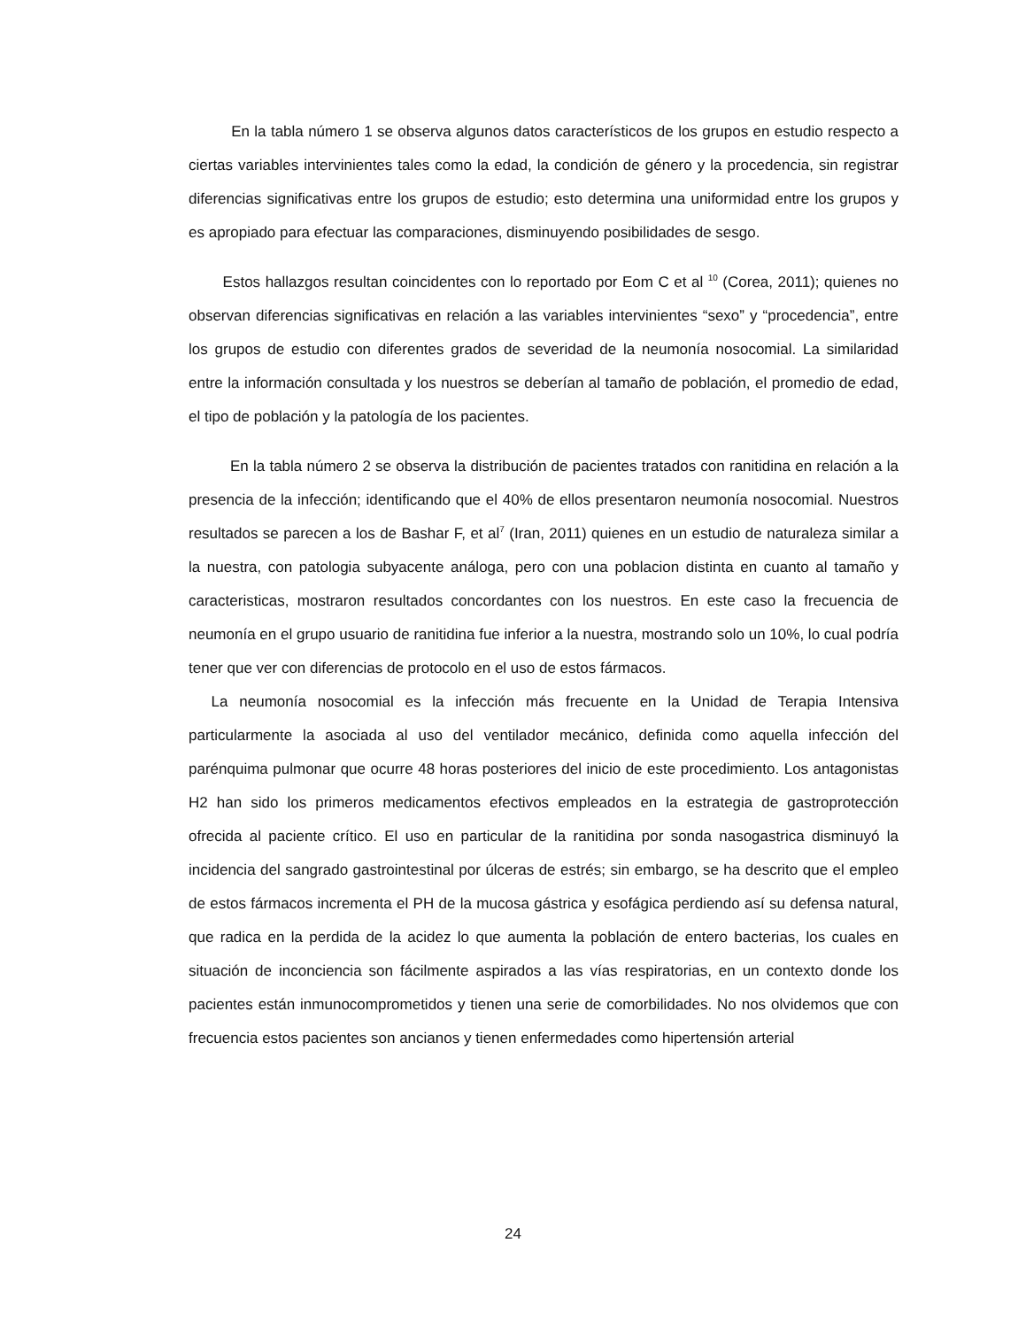En la tabla número 1 se observa algunos datos característicos de los grupos en estudio respecto a ciertas variables intervinientes tales como la edad, la condición de género y la procedencia, sin registrar diferencias significativas entre los grupos de estudio; esto determina una uniformidad entre los grupos y es apropiado para efectuar las comparaciones, disminuyendo posibilidades de sesgo.
Estos hallazgos resultan coincidentes con lo reportado por Eom C et al <sup>10</sup> (Corea, 2011); quienes no observan diferencias significativas en relación a las variables intervinientes “sexo” y “procedencia”, entre los grupos de estudio con diferentes grados de severidad de la neumonía nosocomial. La similaridad entre la información consultada y los nuestros se deberían al tamaño de población, el promedio de edad, el tipo de población y la patología de los pacientes.
En la tabla número 2 se observa la distribución de pacientes tratados con ranitidina en relación a la presencia de la infección; identificando que el 40% de ellos presentaron neumonía nosocomial. Nuestros resultados se parecen a los de Bashar F, et al<sup>7</sup> (Iran, 2011) quienes en un estudio de naturaleza similar a la nuestra, con patologia subyacente análoga, pero con una poblacion distinta en cuanto al tamaño y caracteristicas, mostraron resultados concordantes con los nuestros. En este caso la frecuencia de neumonía en el grupo usuario de ranitidina fue inferior a la nuestra, mostrando solo un 10%, lo cual podría tener que ver con diferencias de protocolo en el uso de estos fármacos.
La neumonía nosocomial es la infección más frecuente en la Unidad de Terapia Intensiva particularmente la asociada al uso del ventilador mecánico, definida como aquella infección del parénquima pulmonar que ocurre 48 horas posteriores del inicio de este procedimiento. Los antagonistas H2 han sido los primeros medicamentos efectivos empleados en la estrategia de gastroprotección ofrecida al paciente crítico. El uso en particular de la ranitidina por sonda nasogastrica disminuyó la incidencia del sangrado gastrointestinal por úlceras de estrés; sin embargo, se ha descrito que el empleo de estos fármacos incrementa el PH de la mucosa gástrica y esofágica perdiendo así su defensa natural, que radica en la perdida de la acidez lo que aumenta la población de entero bacterias, los cuales en situación de inconciencia son fácilmente aspirados a las vías respiratorias, en un contexto donde los pacientes están inmunocomprometidos y tienen una serie de comorbilidades. No nos olvidemos que con frecuencia estos pacientes son ancianos y tienen enfermedades como hipertensión arterial
24